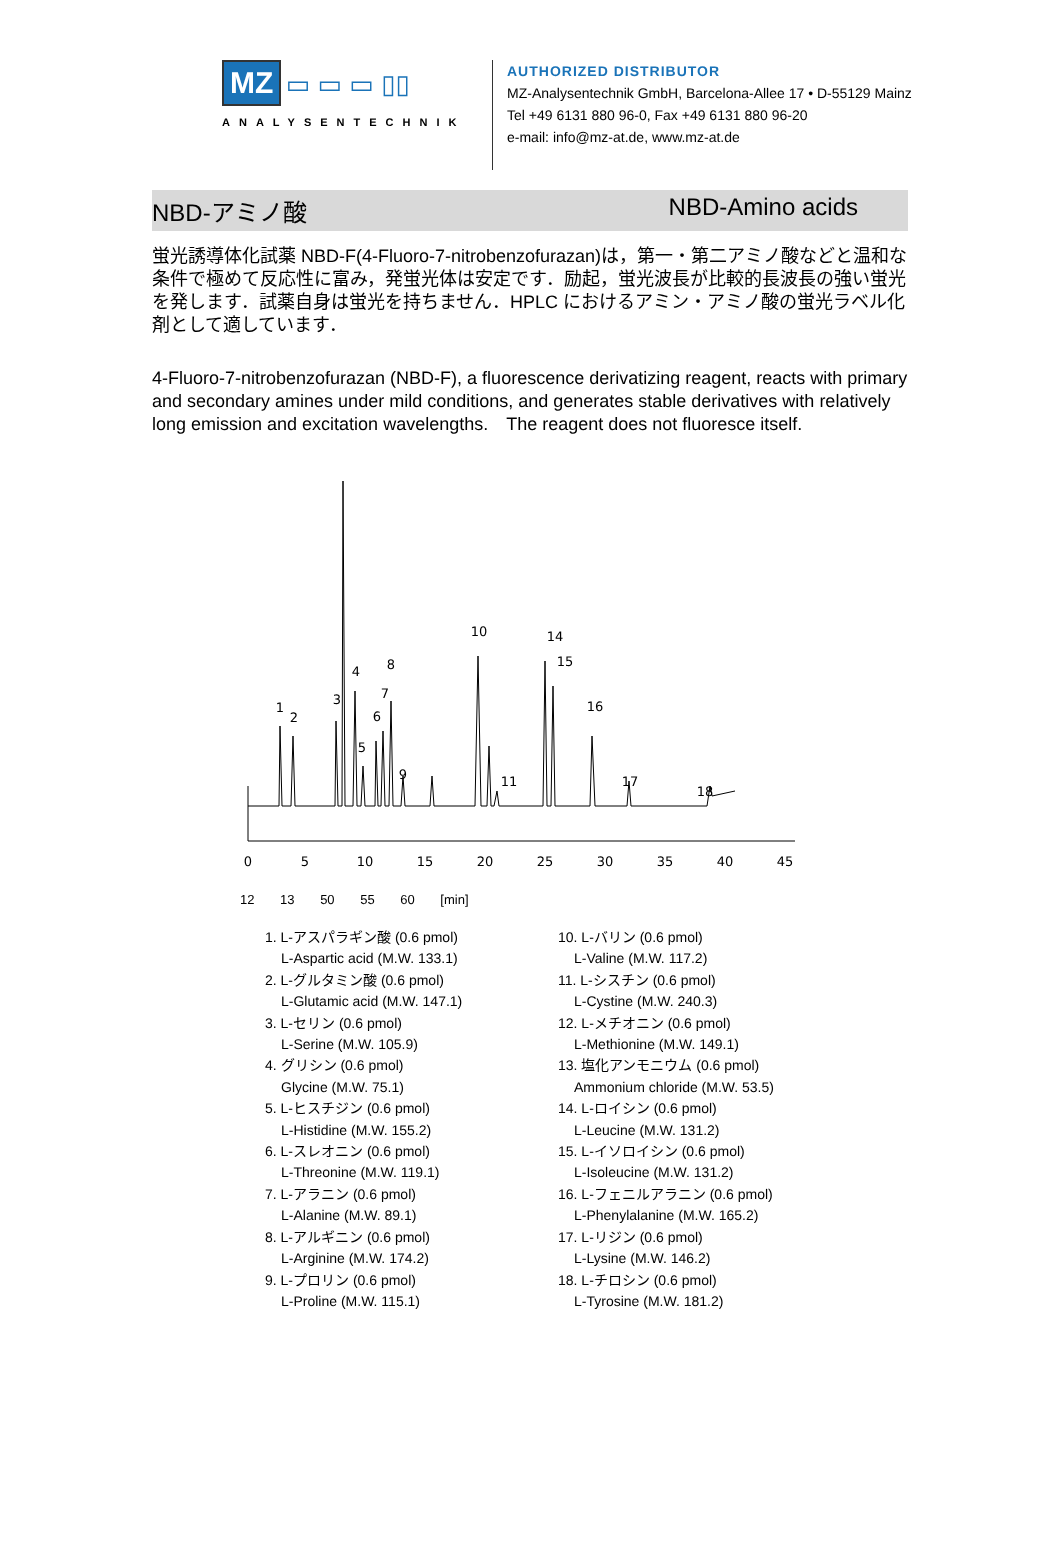MZ ▭ ▭ ▭ ▯▯
ANALYSENTECHNIK
AUTHORIZED DISTRIBUTOR
MZ-Analysentechnik GmbH, Barcelona-Allee 17 • D-55129 Mainz
Tel +49 6131 880 96-0, Fax +49 6131 880 96-20
e-mail: info@mz-at.de, www.mz-at.de
NBD-アミノ酸 NBD-Amino acids
蛍光誘導体化試薬 NBD-F(4-Fluoro-7-nitrobenzofurazan)は，第一・第二アミノ酸などと温和な条件で極めて反応性に富み，発蛍光体は安定です．励起，蛍光波長が比較的長波長の強い蛍光を発します．試薬自身は蛍光を持ちません．HPLC におけるアミン・アミノ酸の蛍光ラベル化剤として適しています．
4-Fluoro-7-nitrobenzofurazan (NBD-F), a fluorescence derivatizing reagent, reacts with primary and secondary amines under mild conditions, and generates stable derivatives with relatively long emission and excitation wavelengths.　The reagent does not fluoresce itself.
1
2
3
4
5
6
7
8
9
10
11
14
15
16
17
18
0
5
10
15
20
25
30
35
40
45
12 13 50 55 60 [min]
1. L-アスパラギン酸 (0.6 pmol)
L-Aspartic acid (M.W. 133.1)
2. L-グルタミン酸 (0.6 pmol)
L-Glutamic acid (M.W. 147.1)
3. L-セリン (0.6 pmol)
L-Serine (M.W. 105.9)
4. グリシン (0.6 pmol)
Glycine (M.W. 75.1)
5. L-ヒスチジン (0.6 pmol)
L-Histidine (M.W. 155.2)
6. L-スレオニン (0.6 pmol)
L-Threonine (M.W. 119.1)
7. L-アラニン (0.6 pmol)
L-Alanine (M.W. 89.1)
8. L-アルギニン (0.6 pmol)
L-Arginine (M.W. 174.2)
9. L-プロリン (0.6 pmol)
L-Proline (M.W. 115.1)
10. L-バリン (0.6 pmol)
L-Valine (M.W. 117.2)
11. L-シスチン (0.6 pmol)
L-Cystine (M.W. 240.3)
12. L-メチオニン (0.6 pmol)
L-Methionine (M.W. 149.1)
13. 塩化アンモニウム (0.6 pmol)
Ammonium chloride (M.W. 53.5)
14. L-ロイシン (0.6 pmol)
L-Leucine (M.W. 131.2)
15. L-イソロイシン (0.6 pmol)
L-Isoleucine (M.W. 131.2)
16. L-フェニルアラニン (0.6 pmol)
L-Phenylalanine (M.W. 165.2)
17. L-リジン (0.6 pmol)
L-Lysine (M.W. 146.2)
18. L-チロシン (0.6 pmol)
L-Tyrosine (M.W. 181.2)